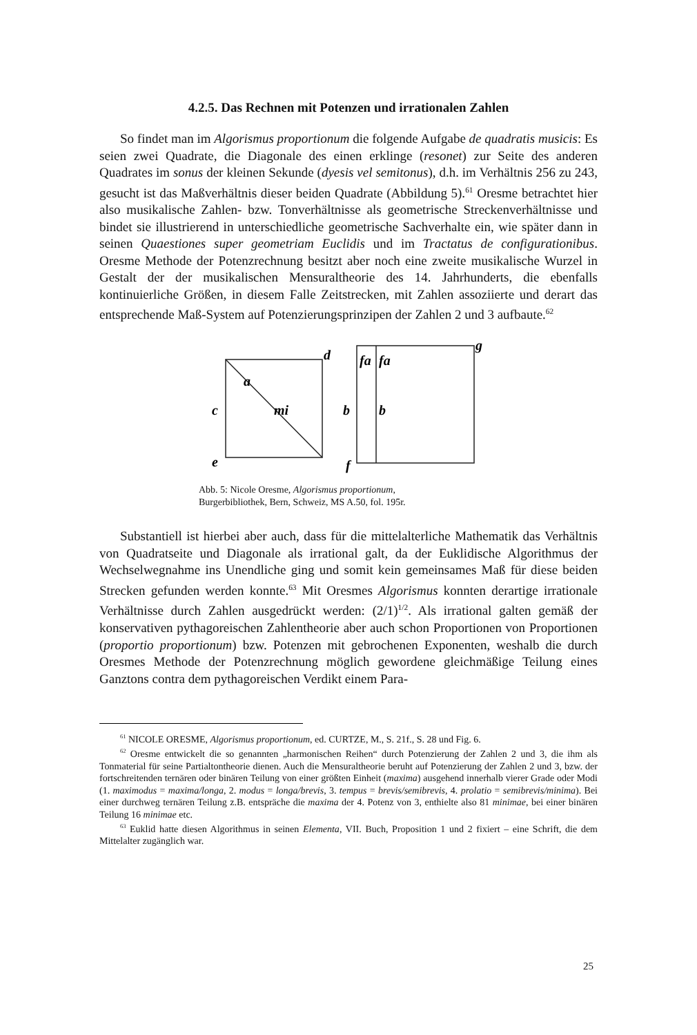4.2.5. Das Rechnen mit Potenzen und irrationalen Zahlen
So findet man im Algorismus proportionum die folgende Aufgabe de quadratis musicis: Es seien zwei Quadrate, die Diagonale des einen erklinge (resonet) zur Seite des anderen Quadrates im sonus der kleinen Sekunde (dyesis vel semitonus), d.h. im Verhältnis 256 zu 243, gesucht ist das Maßverhältnis dieser beiden Quadrate (Abbildung 5).<sup>61</sup> Oresme betrachtet hier also musikalische Zahlen- bzw. Tonverhältnisse als geometrische Streckenverhältnisse und bindet sie illustrierend in unterschiedliche geometrische Sachverhalte ein, wie später dann in seinen Quaestiones super geometriam Euclidis und im Tractatus de configurationibus. Oresme Methode der Potenzrechnung besitzt aber noch eine zweite musikalische Wurzel in Gestalt der der musikalischen Mensuraltheorie des 14. Jahrhunderts, die ebenfalls kontinuierliche Größen, in diesem Falle Zeitstrecken, mit Zahlen assoziierte und derart das entsprechende Maß-System auf Potenzierungsprinzipen der Zahlen 2 und 3 aufbaute.<sup>62</sup>
d
a
mi
c
e
g
fa
fa
b
b
f
Abb. 5: Nicole Oresme, Algorismus proportionum,
Burgerbibliothek, Bern, Schweiz, MS A.50, fol. 195r.
Substantiell ist hierbei aber auch, dass für die mittelalterliche Mathematik das Verhältnis von Quadratseite und Diagonale als irrational galt, da der Euklidische Algorithmus der Wechselwegnahme ins Unendliche ging und somit kein gemeinsames Maß für diese beiden Strecken gefunden werden konnte.<sup>63</sup> Mit Oresmes Algorismus konnten derartige irrationale Verhältnisse durch Zahlen ausgedrückt werden: (2/1)<sup>1/2</sup>. Als irrational galten gemäß der konservativen pythagoreischen Zahlentheorie aber auch schon Proportionen von Proportionen (proportio proportionum) bzw. Potenzen mit gebrochenen Exponenten, weshalb die durch Oresmes Methode der Potenzrechnung möglich gewordene gleichmäßige Teilung eines Ganztons contra dem pythagoreischen Verdikt einem Para-
<sup>61</sup> NICOLE ORESME, Algorismus proportionum, ed. CURTZE, M., S. 21f., S. 28 und Fig. 6.
<sup>62</sup> Oresme entwickelt die so genannten „harmonischen Reihen“ durch Potenzierung der Zahlen 2 und 3, die ihm als Tonmaterial für seine Partialtontheorie dienen. Auch die Mensuraltheorie beruht auf Potenzierung der Zahlen 2 und 3, bzw. der fortschreitenden ternären oder binären Teilung von einer größten Einheit (maxima) ausgehend innerhalb vierer Grade oder Modi (1. maximodus = maxima/longa, 2. modus = longa/brevis, 3. tempus = brevis/semibrevis, 4. prolatio = semibrevis/minima). Bei einer durchweg ternären Teilung z.B. entspräche die maxima der 4. Potenz von 3, enthielte also 81 minimae, bei einer binären Teilung 16 minimae etc.
<sup>63</sup> Euklid hatte diesen Algorithmus in seinen Elementa, VII. Buch, Proposition 1 und 2 fixiert – eine Schrift, die dem Mittelalter zugänglich war.
25